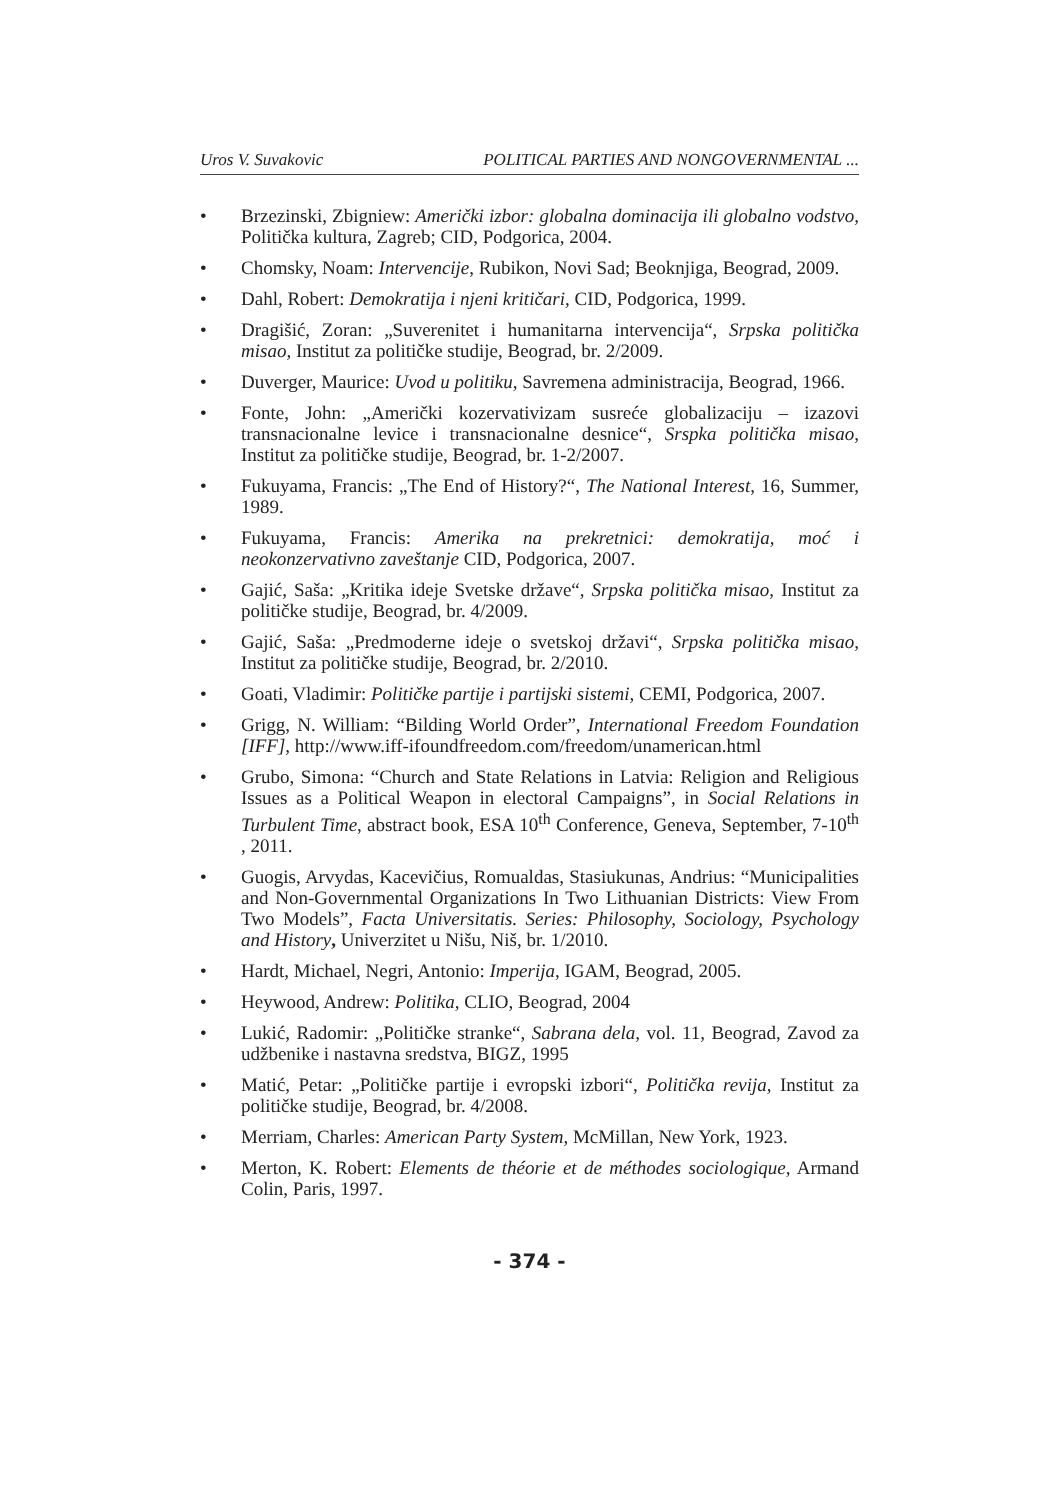Uros V. Suvakovic POLITICAL PARTIES AND NONGOVERNMENTAL ...
• Brzezinski, Zbigniew: Američki izbor: globalna dominacija ili globalno vodstvo, Politička kultura, Zagreb; CID, Podgorica, 2004.
• Chomsky, Noam: Intervencije, Rubikon, Novi Sad; Beoknjiga, Beograd, 2009.
• Dahl, Robert: Demokratija i njeni kritičari, CID, Podgorica, 1999.
• Dragišić, Zoran: „Suverenitet i humanitarna intervencija“, Srpska politička misao, Institut za političke studije, Beograd, br. 2/2009.
• Duverger, Maurice: Uvod u politiku, Savremena administracija, Beograd, 1966.
• Fonte, John: „Američki kozervativizam susreće globalizaciju – izazovi transnacionalne levice i transnacionalne desnice“, Srspka politička misao, Institut za političke studije, Beograd, br. 1-2/2007.
• Fukuyama, Francis: „The End of History?“, The National Interest, 16, Summer, 1989.
• Fukuyama, Francis: Amerika na prekretnici: demokratija, moć i neokonzervativno zaveštanje CID, Podgorica, 2007.
• Gajić, Saša: „Kritika ideje Svetske države“, Srpska politička misao, Institut za političke studije, Beograd, br. 4/2009.
• Gajić, Saša: „Predmoderne ideje o svetskoj državi“, Srpska politička misao, Institut za političke studije, Beograd, br. 2/2010.
• Goati, Vladimir: Političke partije i partijski sistemi, CEMI, Podgorica, 2007.
• Grigg, N. William: “Bilding World Order”, International Freedom Foundation [IFF], http://www.iff-ifoundfreedom.com/freedom/unamerican.html
• Grubo, Simona: “Church and State Relations in Latvia: Religion and Religious Issues as a Political Weapon in electoral Campaigns”, in Social Relations in Turbulent Time, abstract book, ESA 10<sup>th</sup> Conference, Geneva, September, 7-10<sup>th</sup> , 2011.
• Guogis, Arvydas, Kacevičius, Romualdas, Stasiukunas, Andrius: “Municipalities and Non-Governmental Organizations In Two Lithuanian Districts: View From Two Models”, Facta Universitatis. Series: Philosophy, Sociology, Psychology and History, Univerzitet u Nišu, Niš, br. 1/2010.
• Hardt, Michael, Negri, Antonio: Imperija, IGAM, Beograd, 2005.
• Heywood, Andrew: Politika, CLIO, Beograd, 2004
• Lukić, Radomir: „Političke stranke“, Sabrana dela, vol. 11, Beograd, Zavod za udžbenike i nastavna sredstva, BIGZ, 1995
• Matić, Petar: „Političke partije i evropski izbori“, Politička revija, Institut za političke studije, Beograd, br. 4/2008.
• Merriam, Charles: American Party System, McMillan, New York, 1923.
• Merton, K. Robert: Elements de théorie et de méthodes sociologique, Armand Colin, Paris, 1997.
- 374 -